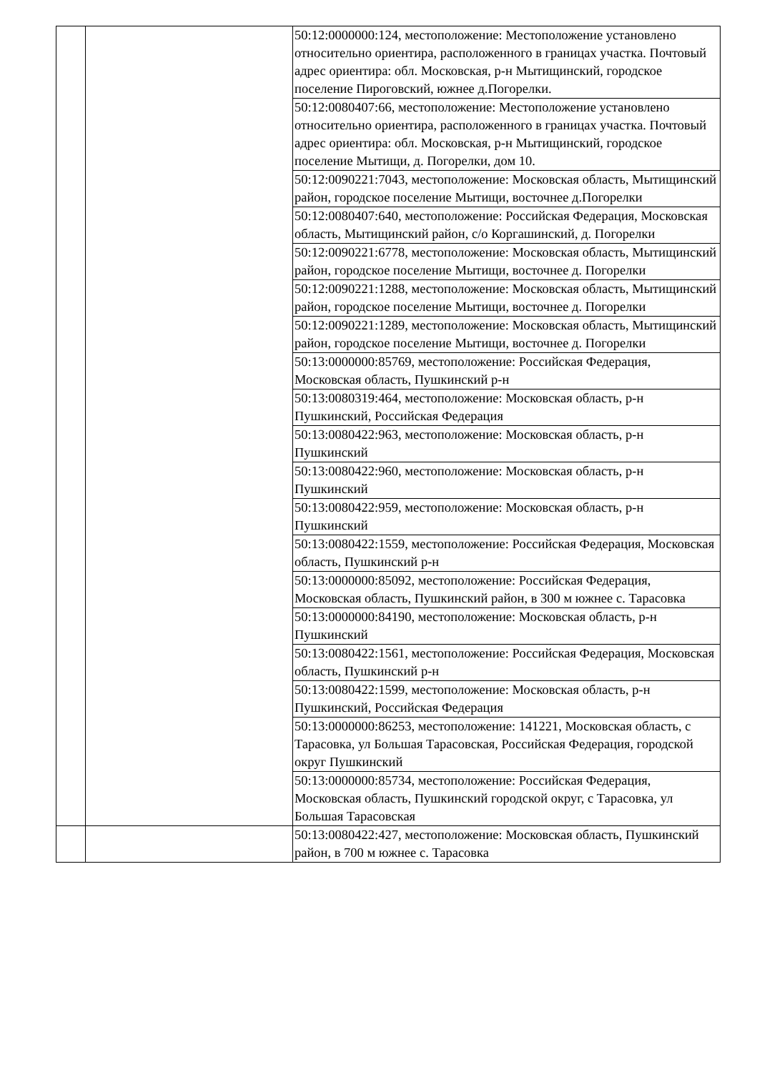| | | 50:12:0000000:124, местоположение: Местоположение установлено относительно ориентира, расположенного в границах участка. Почтовый адрес ориентира: обл. Московская, р-н Мытищинский, городское поселение Пироговский, южнее д.Погорелки. |
| | | 50:12:0080407:66, местоположение: Местоположение установлено относительно ориентира, расположенного в границах участка. Почтовый адрес ориентира: обл. Московская, р-н Мытищинский, городское поселение Мытищи, д. Погорелки, дом 10. |
| | | 50:12:0090221:7043, местоположение: Московская область, Мытищинский район, городское поселение Мытищи, восточнее д.Погорелки |
| | | 50:12:0080407:640, местоположение: Российская Федерация, Московская область, Мытищинский район, с/о Коргашинский, д. Погорелки |
| | | 50:12:0090221:6778, местоположение: Московская область, Мытищинский район, городское поселение Мытищи, восточнее д. Погорелки |
| | | 50:12:0090221:1288, местоположение: Московская область, Мытищинский район, городское поселение Мытищи, восточнее д. Погорелки |
| | | 50:12:0090221:1289, местоположение: Московская область, Мытищинский район, городское поселение Мытищи, восточнее д. Погорелки |
| | | 50:13:0000000:85769, местоположение: Российская Федерация, Московская область, Пушкинский р-н |
| | | 50:13:0080319:464, местоположение: Московская область, р-н Пушкинский, Российская Федерация |
| | | 50:13:0080422:963, местоположение: Московская область, р-н Пушкинский |
| | | 50:13:0080422:960, местоположение: Московская область, р-н Пушкинский |
| | | 50:13:0080422:959, местоположение: Московская область, р-н Пушкинский |
| | | 50:13:0080422:1559, местоположение: Российская Федерация, Московская область, Пушкинский р-н |
| | | 50:13:0000000:85092, местоположение: Российская Федерация, Московская область, Пушкинский район, в 300 м южнее с. Тарасовка |
| | | 50:13:0000000:84190, местоположение: Московская область, р-н Пушкинский |
| | | 50:13:0080422:1561, местоположение: Российская Федерация, Московская область, Пушкинский р-н |
| | | 50:13:0080422:1599, местоположение: Московская область, р-н Пушкинский, Российская Федерация |
| | | 50:13:0000000:86253, местоположение: 141221, Московская область, с Тарасовка, ул Большая Тарасовская, Российская Федерация, городской округ Пушкинский |
| | | 50:13:0000000:85734, местоположение: Российская Федерация, Московская область, Пушкинский городской округ, с Тарасовка, ул Большая Тарасовская |
| | | 50:13:0080422:427, местоположение: Московская область, Пушкинский район, в 700 м южнее с. Тарасовка |